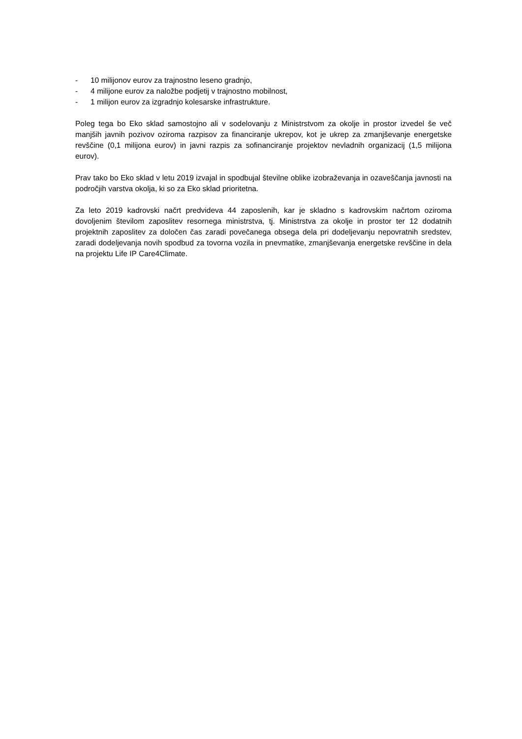- 10 milijonov eurov za trajnostno leseno gradnjo,
- 4 milijone eurov za naložbe podjetij v trajnostno mobilnost,
- 1 milijon eurov za izgradnjo kolesarske infrastrukture.
Poleg tega bo Eko sklad samostojno ali v sodelovanju z Ministrstvom za okolje in prostor izvedel še več manjših javnih pozivov oziroma razpisov za financiranje ukrepov, kot je ukrep za zmanjševanje energetske revščine (0,1 milijona eurov) in javni razpis za sofinanciranje projektov nevladnih organizacij (1,5 milijona eurov).
Prav tako bo Eko sklad v letu 2019 izvajal in spodbujal številne oblike izobraževanja in ozaveščanja javnosti na področjih varstva okolja, ki so za Eko sklad prioritetna.
Za leto 2019 kadrovski načrt predvideva 44 zaposlenih, kar je skladno s kadrovskim načrtom oziroma dovoljenim številom zaposlitev resornega ministrstva, tj. Ministrstva za okolje in prostor ter 12 dodatnih projektnih zaposlitev za določen čas zaradi povečanega obsega dela pri dodeljevanju nepovratnih sredstev, zaradi dodeljevanja novih spodbud za tovorna vozila in pnevmatike, zmanjševanja energetske revščine in dela na projektu Life IP Care4Climate.